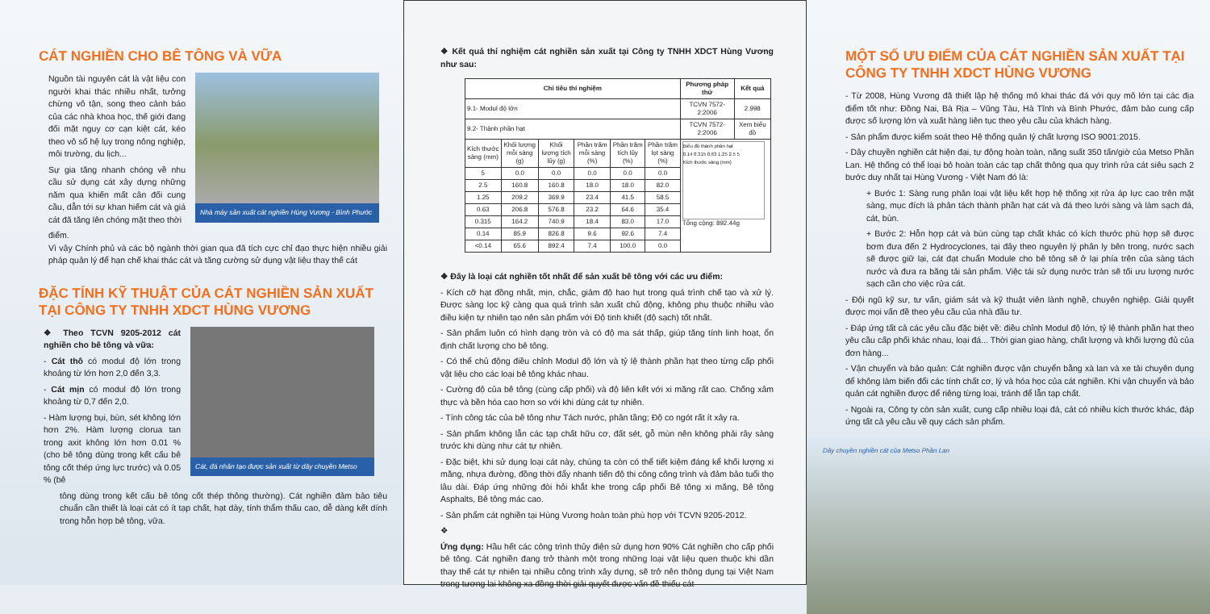CÁT NGHIỀN CHO BÊ TÔNG VÀ VỮA
Nguồn tài nguyên cát là vật liệu con người khai thác nhiều nhất, tưởng chừng vô tận, song theo cảnh báo của các nhà khoa học, thế giới đang đối mặt nguy cơ cạn kiệt cát, kéo theo vô số hệ lụy trong nông nghiệp, môi trường, du lịch...
Sự gia tăng nhanh chóng về nhu cầu sử dụng cát xây dựng những năm qua khiến mất cân đối cung cầu, dẫn tới sự khan hiếm cát và giá cát đã tăng lên chóng mặt theo thời
Nhà máy sản xuất cát nghiền Hùng Vương - Bình Phước
điểm.
Vì vậy Chính phủ và các bộ ngành thời gian qua đã tích cực chỉ đạo thực hiện nhiều giải pháp quản lý để hạn chế khai thác cát và tăng cường sử dụng vật liệu thay thế cát
ĐẶC TÍNH KỸ THUẬT CỦA CÁT NGHIỀN SẢN XUẤT TẠI CÔNG TY TNHH XDCT HÙNG VƯƠNG
❖ Theo TCVN 9205-2012 cát nghiền cho bê tông và vữa:
- Cát thô có modul độ lớn trong khoảng từ lớn hơn 2,0 đến 3,3.
- Cát mịn có modul độ lớn trong khoảng từ 0,7 đến 2,0.
- Hàm lượng bụi, bùn, sét không lớn hơn 2%. Hàm lượng clorua tan trong axit không lớn hơn 0.01 % (cho bê tông dùng trong kết cấu bê tông cốt thép ứng lực trước) và 0.05 % (bê
Cát, đá nhân tạo được sản xuất từ dây chuyền Metso
tông dùng trong kết cấu bê tông cốt thép thông thường). Cát nghiền đảm bảo tiêu chuẩn cần thiết là loại cát có ít tạp chất, hạt dày, tính thẩm thấu cao, dễ dàng kết dính trong hỗn hợp bê tông, vữa.
❖ Kết quả thí nghiệm cát nghiền sản xuất tại Công ty TNHH XDCT Hùng Vương như sau:
| Chỉ tiêu thí nghiệm | | | | | | Phương pháp thử | Kết quả |
| --- | --- | --- | --- | --- | --- | --- | --- |
| 9.1- Modul độ lớn | | | | | | TCVN 7572-2:2006 | 2.998 |
| 9.2- Thành phần hạt | | | | | | TCVN 7572-2:2006 | Xem biểu đồ |
| Kích thước sàng (mm) | Khối lượng mỗi sàng (g) | Khối lượng tích lũy (g) | Phần trăm mỗi sàng (%) | Phần trăm tích lũy (%) | Phần trăm lọt sàng (%) | Biểu đồ thành phần hạt 0.14 0.315 0.63 1.25 2.5 5 Kích thước sàng (mm) Tổng cộng: 892.44g | |
| 5 | 0.0 | 0.0 | 0.0 | 0.0 | 0.0 | | |
| 2.5 | 160.8 | 160.8 | 18.0 | 18.0 | 82.0 | | |
| 1.25 | 209.2 | 369.9 | 23.4 | 41.5 | 58.5 | | |
| 0.63 | 206.8 | 576.8 | 23.2 | 64.6 | 35.4 | | |
| 0.315 | 164.2 | 740.9 | 18.4 | 83.0 | 17.0 | | |
| 0.14 | 85.9 | 826.8 | 9.6 | 92.6 | 7.4 | | |
| <0.14 | 65.6 | 892.4 | 7.4 | 100.0 | 0.0 | | |
❖ Đây là loại cát nghiền tốt nhất để sản xuất bê tông với các ưu điểm:
- Kích cỡ hạt đồng nhất, mịn, chắc, giảm độ hao hụt trong quá trình chế tạo và xử lý. Được sàng lọc kỹ càng qua quá trình sản xuất chủ động, không phụ thuộc nhiều vào điều kiện tự nhiên tạo nên sản phẩm với Độ tinh khiết (độ sạch) tốt nhất.
- Sản phẩm luôn có hình dạng tròn và có độ ma sát thấp, giúp tăng tính linh hoạt, ổn định chất lượng cho bê tông.
- Có thể chủ động điều chỉnh Modul độ lớn và tỷ lệ thành phần hạt theo từng cấp phối vật liệu cho các loại bê tông khác nhau.
- Cường độ của bê tông (cùng cấp phối) và độ liên kết với xi măng rất cao. Chống xâm thực và bền hóa cao hơn so với khi dùng cát tự nhiên.
- Tính công tác của bê tông như Tách nước, phân tầng; Độ co ngót rất ít xảy ra.
- Sản phẩm không lẫn các tạp chất hữu cơ, đất sét, gỗ mùn nên không phải rây sàng trước khi dùng như cát tự nhiên.
- Đặc biệt, khi sử dụng loại cát này, chúng ta còn có thể tiết kiệm đáng kể khối lượng xi măng, nhựa đường, đồng thời đẩy nhanh tiến độ thi công công trình và đảm bảo tuổi thọ lâu dài. Đáp ứng những đòi hỏi khắt khe trong cấp phối Bê tông xi măng, Bê tông Asphalts, Bê tông mác cao.
- Sản phẩm cát nghiền tại Hùng Vương hoàn toàn phù hợp với TCVN 9205-2012.
❖
Ứng dụng: Hầu hết các công trình thủy điện sử dụng hơn 90% Cát nghiền cho cấp phối bê tông. Cát nghiền đang trở thành một trong những loại vật liệu quen thuộc khi dần thay thế cát tự nhiên tại nhiều công trình xây dựng, sẽ trở nên thông dụng tại Việt Nam trong tương lai không xa đồng thời giải quyết được vấn đề thiếu cát
MỘT SỐ ƯU ĐIỂM CỦA CÁT NGHIỀN SẢN XUẤT TẠI CÔNG TY TNHH XDCT HÙNG VƯƠNG
- Từ 2008, Hùng Vương đã thiết lập hệ thống mỏ khai thác đá với quy mô lớn tại các địa điểm tốt như: Đồng Nai, Bà Rịa – Vũng Tàu, Hà Tĩnh và Bình Phước, đảm bảo cung cấp được số lượng lớn và xuất hàng liên tục theo yêu cầu của khách hàng.
- Sản phẩm được kiểm soát theo Hệ thống quản lý chất lượng ISO 9001:2015.
- Dây chuyền nghiền cát hiện đại, tự động hoàn toàn, năng suất 350 tấn/giờ của Metso Phần Lan. Hệ thống có thể loại bỏ hoàn toàn các tạp chất thông qua quy trình rửa cát siêu sạch 2 bước duy nhất tại Hùng Vương - Việt Nam đó là:
+ Bước 1: Sàng rung phân loại vật liệu kết hợp hệ thống xịt rửa áp lực cao trên mặt sàng, mục đích là phân tách thành phần hạt cát và đá theo lưới sàng và làm sạch đá, cát, bùn.
+ Bước 2: Hỗn hợp cát và bùn cùng tạp chất khác có kích thước phù hợp sẽ được bơm đưa đến 2 Hydrocyclones, tại đây theo nguyên lý phân ly bên trong, nước sạch sẽ được giữ lại, cát đạt chuẩn Module cho bê tông sẽ ở lại phía trên của sàng tách nước và đưa ra băng tải sản phẩm. Việc tái sử dụng nước tràn sẽ tối ưu lượng nước sạch cần cho việc rửa cát.
- Đội ngũ kỹ sư, tư vấn, giám sát và kỹ thuật viên lành nghề, chuyên nghiệp. Giải quyết được mọi vấn đề theo yêu cầu của nhà đầu tư.
- Đáp ứng tất cả các yêu cầu đặc biệt về: điều chỉnh Modul độ lớn, tỷ lệ thành phần hạt theo yêu cầu cấp phối khác nhau, loại đá... Thời gian giao hàng, chất lượng và khối lượng đủ của đơn hàng...
- Vận chuyển và bảo quản: Cát nghiền được vận chuyển bằng xà lan và xe tải chuyên dụng để không làm biến đổi các tính chất cơ, lý và hóa học của cát nghiền. Khi vận chuyển và bảo quản cát nghiền được để riêng từng loại, tránh để lẫn tạp chất.
- Ngoài ra, Công ty còn sản xuất, cung cấp nhiều loại đá, cát có nhiều kích thước khác, đáp ứng tất cả yêu cầu về quy cách sản phẩm.
Dây chuyền nghiền cát của Metso Phần Lan